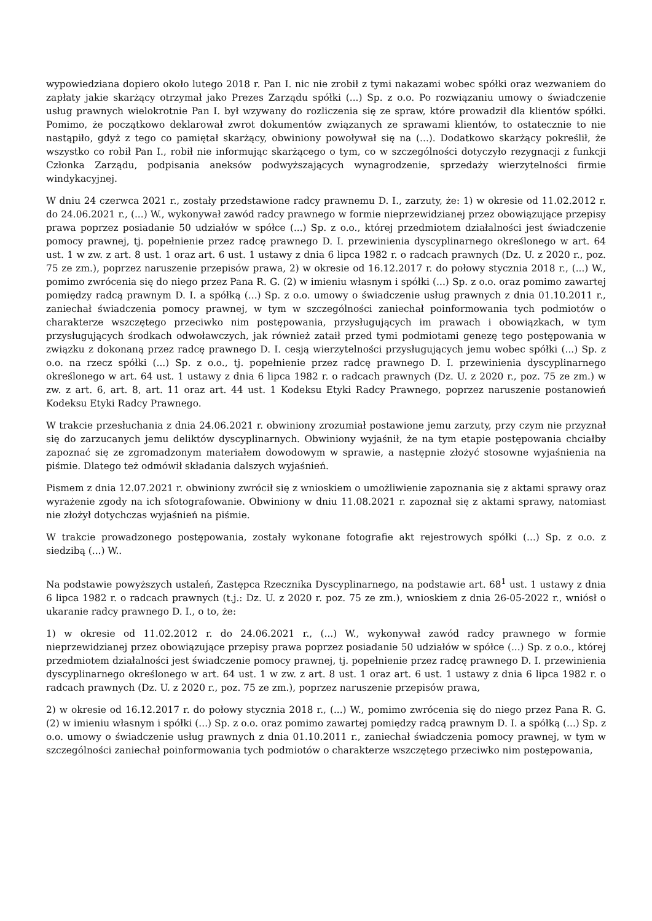wypowiedziana dopiero około lutego 2018 r. Pan I. nic nie zrobił z tymi nakazami wobec spółki oraz wezwaniem do zapłaty jakie skarżący otrzymał jako Prezes Zarządu spółki (...) Sp. z o.o. Po rozwiązaniu umowy o świadczenie usług prawnych wielokrotnie Pan I. był wzywany do rozliczenia się ze spraw, które prowadził dla klientów spółki. Pomimo, że początkowo deklarował zwrot dokumentów związanych ze sprawami klientów, to ostatecznie to nie nastąpiło, gdyż z tego co pamiętał skarżący, obwiniony powoływał się na (...). Dodatkowo skarżący pokreślił, że wszystko co robił Pan I., robił nie informując skarżącego o tym, co w szczególności dotyczyło rezygnacji z funkcji Członka Zarządu, podpisania aneksów podwyższających wynagrodzenie, sprzedaży wierzytelności firmie windykacyjnej.
W dniu 24 czerwca 2021 r., zostały przedstawione radcy prawnemu D. I., zarzuty, że: 1) w okresie od 11.02.2012 r. do 24.06.2021 r., (...) W., wykonywał zawód radcy prawnego w formie nieprzewidzianej przez obowiązujące przepisy prawa poprzez posiadanie 50 udziałów w spółce (...) Sp. z o.o., której przedmiotem działalności jest świadczenie pomocy prawnej, tj. popełnienie przez radcę prawnego D. I. przewinienia dyscyplinarnego określonego w art. 64 ust. 1 w zw. z art. 8 ust. 1 oraz art. 6 ust. 1 ustawy z dnia 6 lipca 1982 r. o radcach prawnych (Dz. U. z 2020 r., poz. 75 ze zm.), poprzez naruszenie przepisów prawa, 2) w okresie od 16.12.2017 r. do połowy stycznia 2018 r., (...) W., pomimo zwrócenia się do niego przez Pana R. G. (2) w imieniu własnym i spółki (...) Sp. z o.o. oraz pomimo zawartej pomiędzy radcą prawnym D. I. a spółką (...) Sp. z o.o. umowy o świadczenie usług prawnych z dnia 01.10.2011 r., zaniechał świadczenia pomocy prawnej, w tym w szczególności zaniechał poinformowania tych podmiotów o charakterze wszczętego przeciwko nim postępowania, przysługujących im prawach i obowiązkach, w tym przysługujących środkach odwoławczych, jak również zataił przed tymi podmiotami genezę tego postępowania w związku z dokonaną przez radcę prawnego D. I. cesją wierzytelności przysługujących jemu wobec spółki (...) Sp. z o.o. na rzecz spółki (...) Sp. z o.o., tj. popełnienie przez radcę prawnego D. I. przewinienia dyscyplinarnego określonego w art. 64 ust. 1 ustawy z dnia 6 lipca 1982 r. o radcach prawnych (Dz. U. z 2020 r., poz. 75 ze zm.) w zw. z art. 6, art. 8, art. 11 oraz art. 44 ust. 1 Kodeksu Etyki Radcy Prawnego, poprzez naruszenie postanowień Kodeksu Etyki Radcy Prawnego.
W trakcie przesłuchania z dnia 24.06.2021 r. obwiniony zrozumiał postawione jemu zarzuty, przy czym nie przyznał się do zarzucanych jemu deliktów dyscyplinarnych. Obwiniony wyjaśnił, że na tym etapie postępowania chciałby zapoznać się ze zgromadzonym materiałem dowodowym w sprawie, a następnie złożyć stosowne wyjaśnienia na piśmie. Dlatego też odmówił składania dalszych wyjaśnień.
Pismem z dnia 12.07.2021 r. obwiniony zwrócił się z wnioskiem o umożliwienie zapoznania się z aktami sprawy oraz wyrażenie zgody na ich sfotografowanie. Obwiniony w dniu 11.08.2021 r. zapoznał się z aktami sprawy, natomiast nie złożył dotychczas wyjaśnień na piśmie.
W trakcie prowadzonego postępowania, zostały wykonane fotografie akt rejestrowych spółki (...) Sp. z o.o. z siedzibą (...) W..
Na podstawie powyższych ustaleń, Zastępca Rzecznika Dyscyplinarnego, na podstawie art. 68<sup>1</sup> ust. 1 ustawy z dnia 6 lipca 1982 r. o radcach prawnych (t.j.: Dz. U. z 2020 r. poz. 75 ze zm.), wnioskiem z dnia 26-05-2022 r., wniósł o ukaranie radcy prawnego D. I., o to, że:
1) w okresie od 11.02.2012 r. do 24.06.2021 r., (...) W., wykonywał zawód radcy prawnego w formie nieprzewidzianej przez obowiązujące przepisy prawa poprzez posiadanie 50 udziałów w spółce (...) Sp. z o.o., której przedmiotem działalności jest świadczenie pomocy prawnej, tj. popełnienie przez radcę prawnego D. I. przewinienia dyscyplinarnego określonego w art. 64 ust. 1 w zw. z art. 8 ust. 1 oraz art. 6 ust. 1 ustawy z dnia 6 lipca 1982 r. o radcach prawnych (Dz. U. z 2020 r., poz. 75 ze zm.), poprzez naruszenie przepisów prawa,
2) w okresie od 16.12.2017 r. do połowy stycznia 2018 r., (...) W., pomimo zwrócenia się do niego przez Pana R. G. (2) w imieniu własnym i spółki (...) Sp. z o.o. oraz pomimo zawartej pomiędzy radcą prawnym D. I. a spółką (...) Sp. z o.o. umowy o świadczenie usług prawnych z dnia 01.10.2011 r., zaniechał świadczenia pomocy prawnej, w tym w szczególności zaniechał poinformowania tych podmiotów o charakterze wszczętego przeciwko nim postępowania,